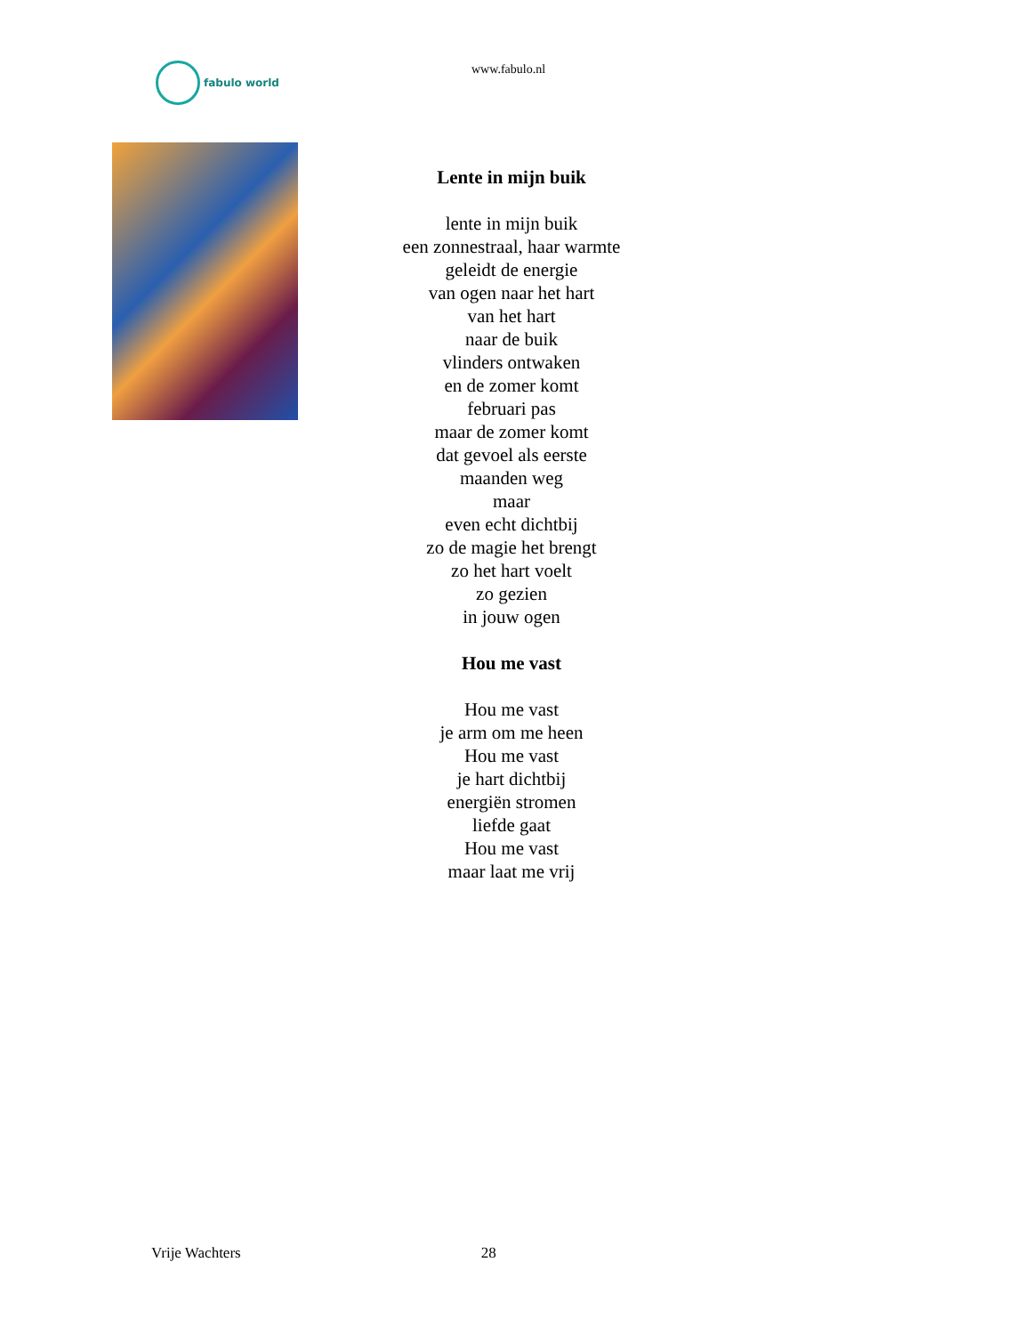fabulo world www.fabulo.nl
Lente in mijn buik
lente in mijn buik
een zonnestraal, haar warmte
geleidt de energie
van ogen naar het hart
van het hart
naar de buik
vlinders ontwaken
en de zomer komt
februari pas
maar de zomer komt
dat gevoel als eerste
maanden weg
maar
even echt dichtbij
zo de magie het brengt
zo het hart voelt
zo gezien
in jouw ogen
Hou me vast
Hou me vast
je arm om me heen
Hou me vast
je hart dichtbij
energiën stromen
liefde gaat
Hou me vast
maar laat me vrij
Vrije Wachters 28